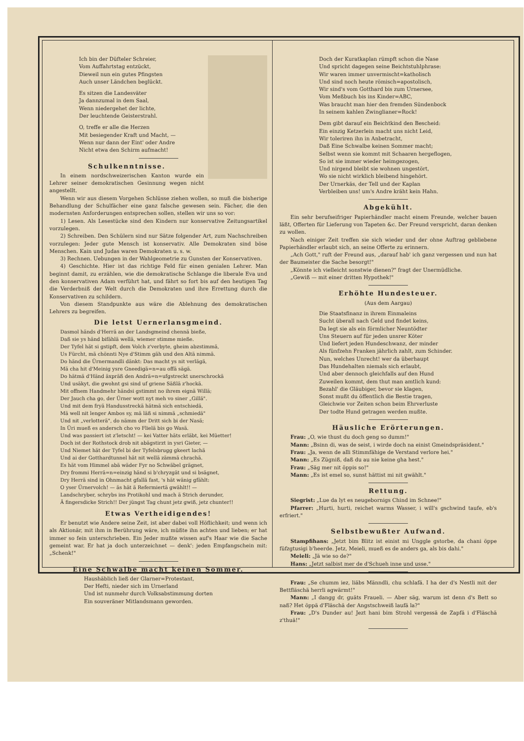Ich bin der Düfteler Schreier,
Vom Auffahrtstag entzückt,
Dieweil nun ein gutes Pfingsten
Auch unser Ländchen beglückt.
Es sitzen die Landesväter
Ja dannzumal in dem Saal,
Wenn niedergehet der lichte,
Der leuchtende Geisterstrahl.
O, treffe er alle die Herzen
Mit besiegender Kraft und Macht, —
Wenn nur dann der Eint' oder Andre
Nicht etwa den Schirm aufmacht!
Schulkenntnisse.
In einem nordschweizerischen Kanton wurde ein Lehrer seiner demokratischen Gesinnung wegen nicht angestellt.
Wenn wir aus diesem Vorgehen Schlüsse ziehen wollen, so muß die bisherige Behandlung der Schulfächer eine ganz falsche gewesen sein. Fächer, die den modernsten Anforderungen entsprechen sollen, stellen wir uns so vor:
1) Lesen. Als Lesestücke sind den Kindern nur konservative Zeitungsartikel vorzulegen.
2) Schreiben. Den Schülern sind nur Sätze folgender Art, zum Nachschreiben vorzulegen: Jeder gute Mensch ist konservativ. Alle Demokraten sind böse Menschen. Kain und Judas waren Demokraten u. s. w.
3) Rechnen. Uebungen in der Wahlgeometrie zu Gunsten der Konservativen.
4) Geschichte. Hier ist das richtige Feld für einen genialen Lehrer. Man beginnt damit, zu erzählen, wie die demokratische Schlange die liberale Eva und den konservativen Adam verführt hat, und fährt so fort bis auf den heutigen Tag die Verderbniß der Welt durch die Demokraten und ihre Errettung durch die Konservativen zu schildern.
Von diesem Standpunkte aus wäre die Ablehnung des demokratischen Lehrers zu begreifen.
Die letst Uernerlansgmeind.
Dasmol händs d'Herrä an der Landsgmeind chennä bieße,
Daß sie ys händ bifählä wellä, wiemer stimme mieße.
Der Tyfel hät si gstipft, dem Volch z'verbyte, gheim abzstimmä,
Us Fürcht, mä chönnti Nye d'Stimm gäh und den Altä nimmä.
Do händ die Ürnermandli dänkt: Das macht ys nit verlägä,
Mä cha hit d'Meinig ysre Gneedigä=n=au offä sägä.
Do hätmä d'Händ äxpräß den Andrä=n=ufgstreckt unerschrockä
Und usäkyt, die gwohnt gsi sind uf griene Säßlä z'hockä.
Mit offnem Handmehr händsi gstimmt no ihrem eignä Willä;
Der Jauch cha go, der Ürner wott nyt meh vo siner „Gillä".
Und mit dem fryä Handusstreckä hätmä sich entschiedä,
Mä well nit lenger Ambos sy, mä läß si nimmä „schmiedä"
Und nit „verlotterä", do nämm der Dritt sich bi der Nasä;
In Üri mueß es andersch cho vo Flielä bis go Wasä.
Und was passiert ist z'letscht! — kei Vatter häts erläbt, kei Müetter!
Doch ist der Rothstock drob nit abägstirzt in ysri Gieter, —
Und Niemet hät der Tyfel bi der Tyfelsbrugg gkeert lachä
Und ai der Gotthardtunnel hät nit wellä zämmä chrachä.
Es hät vom Himmel abä wäder Fyr no Schwäbel grägnet,
Dry frommi Herrä=n=einzig händ si b'chryzgät und si bsägnet,
Dry Herrä sind in Ohnmacht gfallä fast, 's hät wänig gfählt:
O yser Ürnervolch! — äs hät ä Refermiertä gwählt!! —
Landschryber, schrybs ins Protikohl und mach ä Strich derunder,
Ä fingersdicke Strich!! Der jüngst Tag chunt jetz gwiß, jetz chunter!!
Etwas Vertheidigendes!
Er benutzt wie Andere seine Zeit, ist aber dabei voll Höflichkeit; und wenn ich als Aktionär, mit ihm in Berührung wäre, ich müßte ihn achten und lieben; er hat immer so fein unterschrieben. Ein Jeder mußte wissen auf's Haar wie die Sache gemeint war. Er hat ja doch unterzeichnet — denk': jeden Empfangschein mit: „Schenk!"
Eine Schwalbe macht keinen Sommer.
Haushäblich ließ der Glarner=Protestant,
Der Hefti, nieder sich im Urnerland
Und ist nunmehr durch Volksabstimmung dorten
Ein souveräner Mitlandsmann geworden.
Doch der Kuratkaplan rümpft schon die Nase
Und spricht dagegen seine Beichtstuhlphrase:
Wir waren immer unvermischt=katholisch
Und sind noch heute römisch=apostolisch,
Wir sind's vom Gotthard bis zum Urnersee,
Vom Meßbuch bis ins Kinder=ABC,
Was braucht man hier den fremden Sündenbock
In seinem kahlen Zwinglianer=Rock!
Dem gibt darauf ein Beichtkind den Bescheid:
Ein einzig Ketzerlein macht uns nicht Leid,
Wir toleriren ihn in Anbetracht,
Daß Eine Schwalbe keinen Sommer macht;
Selbst wenn sie kommt mit Schaaren hergeflogen,
So ist sie immer wieder heimgezogen,
Und nirgend bleibt sie wohnen ungestört,
Wo sie nicht wirklich bleibend hingehört.
Der Urnerkäs, der Tell und der Kaplan
Verbleiben uns! um's Andre kräht kein Hahn.
Abgekühlt.
Ein sehr berufseifriger Papierhändler macht einem Freunde, welcher bauen läßt, Offerten für Lieferung von Tapeten &c. Der Freund verspricht, daran denken zu wollen.
Nach einiger Zeit treffen sie sich wieder und der ohne Auftrag gebliebene Papierhändler erlaubt sich, an seine Offerte zu erinnern.
„Ach Gott," ruft der Freund aus, „darauf hab' ich ganz vergessen und nun hat der Baumeister die Sache besorgt!"
„Könnte ich vielleicht sonstwie dienen?" fragt der Unermüdliche.
„Gewiß — mit einer dritten Hypothek!"
Erhöhte Hundesteuer.
(Aus dem Aargau)
Die Staatsfinanz in ihrem Einmaleins
Sucht überall nach Geld und findet keins,
Da legt sie als ein förmlicher Neuntödter
Uns Steuern auf für jeden unsrer Köter
Und liefert jeden Hundeschwanz, der minder
Als fünfzehn Franken jährlich zahlt, zum Schinder.
Nun, welches Unrecht! wer da überhaupt
Das Hundehalten niemals sich erlaubt,
Und aber dennoch gleichfalls auf den Hund
Zuweilen kommt, dem thut man amtlich kund:
Bezahl' die Gläubiger, bevor sie klagen,
Sonst mußt du öffentlich die Bestie tragen,
Gleichwie vor Zeiten schon beim Ehrverluste
Der todte Hund getragen werden mußte.
Häusliche Erörterungen.
Frau: „O, wie thust du doch geng so dumm!"
Mann: „Bsinn di, was de seist, i wirde doch na einist Gmeindspräsident."
Frau: „Ja, wenn de alli Stimmfähige de Verstand verlore hei."
Mann: „Es Zügniß, daß du au nie keine gha hest."
Frau: „Säg mer nit öppis so!"
Mann: „Es ist emel so, sunst hättist mi nit gwählt."
Rettung.
Siegrist: „Lue da lyt es neugebornigs Chind im Schnee!"
Pfarrer: „Hurti, hurti, reichet warms Wasser, i will's gschwind taufe, eb's erfriert."
Selbstbewußter Aufwand.
Stampfihans: „Jetzt bim Blitz ist einist mi Unggle gstorbe, da chani öppe füfzgtusigi b'heerde. Jetz, Meieli, mueß es de anders ga, als bis dahi."
Meieli: „Jä wie so de?"
Hans: „Jetzt salbist mer de d'Schueh inne und usse."
Frau: „Se chumm iez, liäbs Männdli, chu schlafä. I ha der d's Nestli mit der Bettfläschä herrli agwärmt!"
Mann: „I dangg dr, guäts Fraueli. — Aber säg, warum ist denn d's Bett so naß? Het öppä d'Fläschä der Angstschweiß laufä la?"
Frau: „D's Dunder au! Jezt hani bim Strohl vergessä de Zapfä i d'Fläschä z'thuä!"